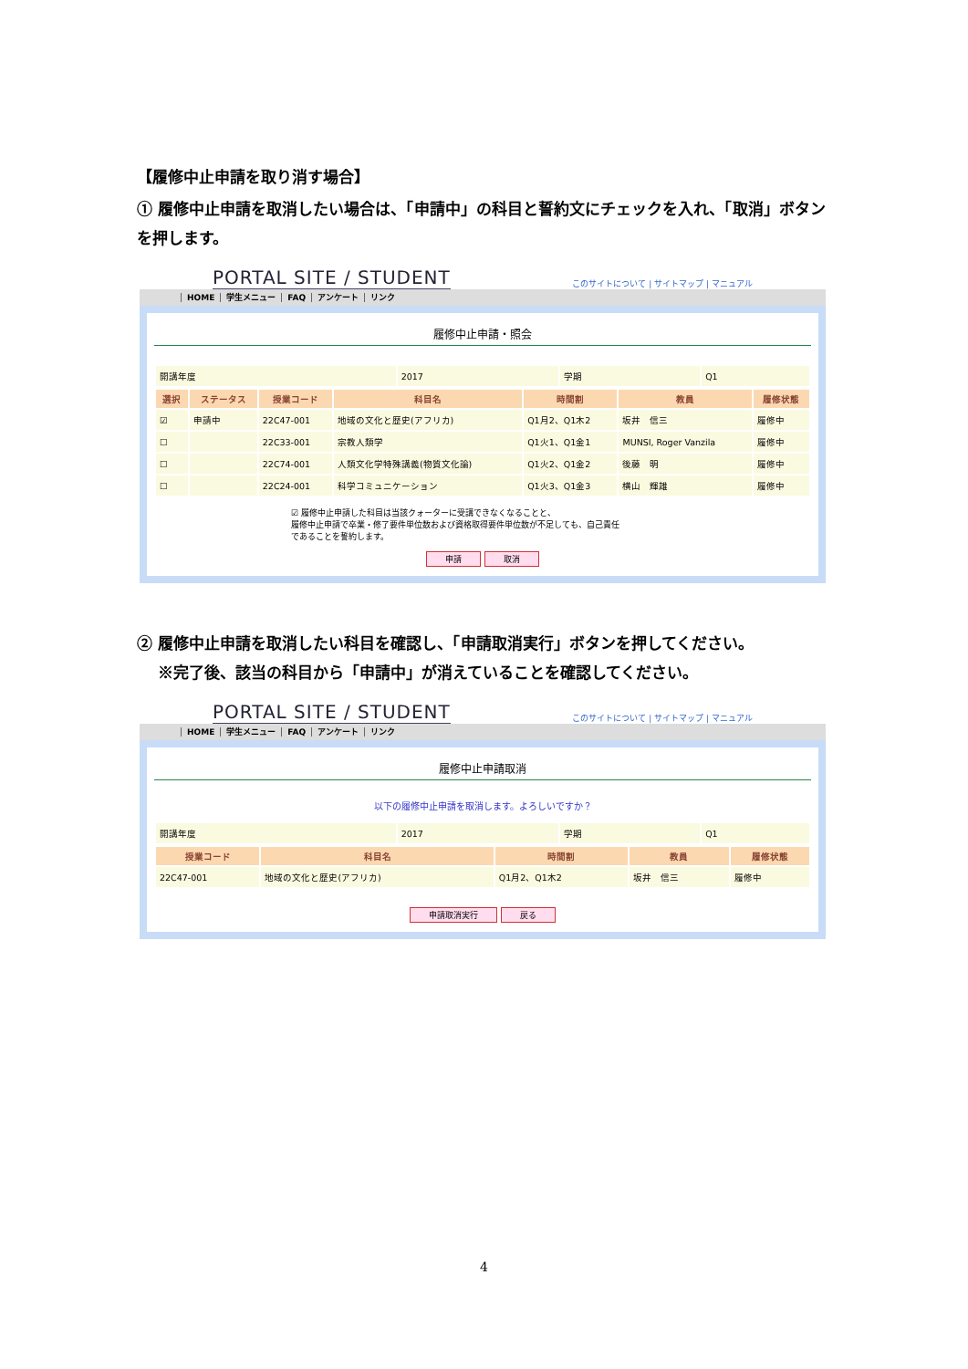【履修中止申請を取り消す場合】
① 履修中止申請を取消したい場合は、「申請中」の科目と誓約文にチェックを入れ、「取消」ボタンを押します。
PORTAL SITE / STUDENT
このサイトについて | サイトマップ | マニュアル
HOME 学生メニュー FAQ アンケート リンク
履修中止申請・照会
| 開講年度 | 2017 | 学期 | Q1 |
| 選択 | ステータス | 授業コード | 科目名 | 時間割 | 教員 | 履修状態 |
| --- | --- | --- | --- | --- | --- | --- |
| ☑ | 申請中 | 22C47-001 | 地域の文化と歴史(アフリカ) | Q1月2、Q1木2 | 坂井 信三 | 履修中 |
| ☐ | | 22C33-001 | 宗教人類学 | Q1火1、Q1金1 | MUNSI, Roger Vanzila | 履修中 |
| ☐ | | 22C74-001 | 人類文化学特殊講義(物質文化論) | Q1火2、Q1金2 | 後藤 明 | 履修中 |
| ☐ | | 22C24-001 | 科学コミュニケーション | Q1火3、Q1金3 | 横山 輝雄 | 履修中 |
☑ 履修中止申請した科目は当該クォーターに受講できなくなることと、
履修中止申請で卒業・修了要件単位数および資格取得要件単位数が不足しても、自己責任
であることを誓約します。
申請 取消
② 履修中止申請を取消したい科目を確認し、「申請取消実行」ボタンを押してください。
　 ※完了後、該当の科目から「申請中」が消えていることを確認してください。
PORTAL SITE / STUDENT
このサイトについて | サイトマップ | マニュアル
HOME 学生メニュー FAQ アンケート リンク
履修中止申請取消
以下の履修中止申請を取消します。よろしいですか？
| 開講年度 | 2017 | 学期 | Q1 |
| 授業コード | 科目名 | 時間割 | 教員 | 履修状態 |
| --- | --- | --- | --- | --- |
| 22C47-001 | 地域の文化と歴史(アフリカ) | Q1月2、Q1木2 | 坂井 信三 | 履修中 |
申請取消実行 戻る
4